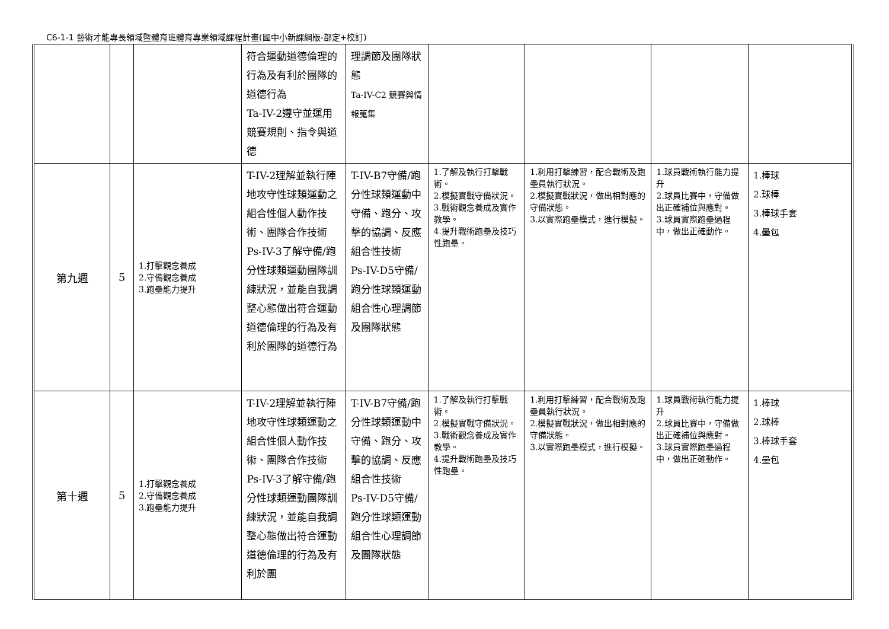C6-1-1 藝術才能專長領域暨體育班體育專業領域課程計畫(國中小新課綱版-部定+校訂)
| | | | 符合運動道德倫理的行為及有利於團隊的道德行為 Ta-IV-2遵守並運用競賽規則、指令與道德 | 理調節及團隊狀態 Ta-IV-C2 競賽與情報蒐集 | | | | |
| 第九週 | 5 | 1.打擊觀念養成 2.守備觀念養成 3.跑壘能力提升 | T-IV-2理解並執行陣地攻守性球類運動之組合性個人動作技術、團隊合作技術 Ps-IV-3了解守備/跑分性球類運動團隊訓練狀況，並能自我調整心態做出符合運動道德倫理的行為及有利於團隊的道德行為 | T-IV-B7守備/跑分性球類運動中守備、跑分、攻擊的協調、反應組合性技術 Ps-IV-D5守備/跑分性球類運動組合性心理調節及團隊狀態 | 1.了解及執行打擊戰術。 2.模擬實戰守備狀況。 3.戰術觀念養成及實作教學。 4.提升戰術跑壘及技巧性跑壘。 | 1.利用打擊練習，配合戰術及跑壘員執行狀況。 2.模擬實戰狀況，做出相對應的守備狀態。 3.以實際跑壘模式，進行模擬。 | 1.球員戰術執行能力提升 2.球員比賽中，守備做出正確補位與應對。 3.球員實際跑壘過程中，做出正確動作。 | 1.棒球 2.球棒 3.棒球手套 4.壘包 |
| 第十週 | 5 | 1.打擊觀念養成 2.守備觀念養成 3.跑壘能力提升 | T-IV-2理解並執行陣地攻守性球類運動之組合性個人動作技術、團隊合作技術 Ps-IV-3了解守備/跑分性球類運動團隊訓練狀況，並能自我調整心態做出符合運動道德倫理的行為及有利於團 | T-IV-B7守備/跑分性球類運動中守備、跑分、攻擊的協調、反應組合性技術 Ps-IV-D5守備/跑分性球類運動組合性心理調節及團隊狀態 | 1.了解及執行打擊戰術。 2.模擬實戰守備狀況。 3.戰術觀念養成及實作教學。 4.提升戰術跑壘及技巧性跑壘。 | 1.利用打擊練習，配合戰術及跑壘員執行狀況。 2.模擬實戰狀況，做出相對應的守備狀態。 3.以實際跑壘模式，進行模擬。 | 1.球員戰術執行能力提升 2.球員比賽中，守備做出正確補位與應對。 3.球員實際跑壘過程中，做出正確動作。 | 1.棒球 2.球棒 3.棒球手套 4.壘包 |